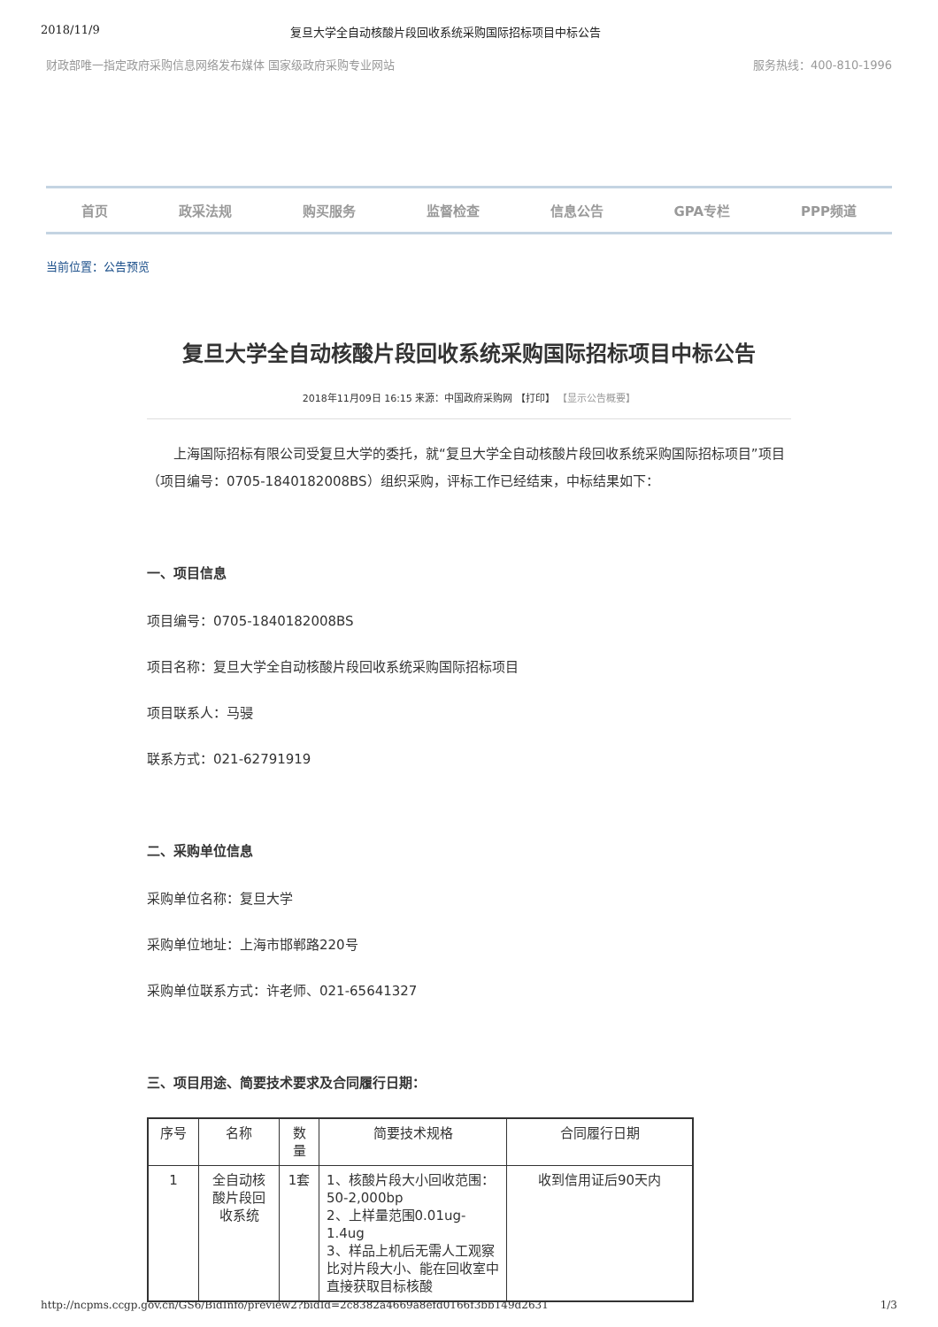2018/11/9 复旦大学全自动核酸片段回收系统采购国际招标项目中标公告
财政部唯一指定政府采购信息网络发布媒体 国家级政府采购专业网站 服务热线：400-810-1996
首页 政采法规 购买服务 监督检查 信息公告 GPA专栏 PPP频道
当前位置：公告预览
复旦大学全自动核酸片段回收系统采购国际招标项目中标公告
2018年11月09日 16:15 来源：中国政府采购网 【打印】 【显示公告概要】
上海国际招标有限公司受复旦大学的委托，就“复旦大学全自动核酸片段回收系统采购国际招标项目”项目（项目编号：0705-1840182008BS）组织采购，评标工作已经结束，中标结果如下：
一、项目信息
项目编号：0705-1840182008BS
项目名称：复旦大学全自动核酸片段回收系统采购国际招标项目
项目联系人：马骎
联系方式：021-62791919
二、采购单位信息
采购单位名称：复旦大学
采购单位地址：上海市邯郸路220号
采购单位联系方式：许老师、021-65641327
三、项目用途、简要技术要求及合同履行日期：
| 序号 | 名称 | 数量 | 简要技术规格 | 合同履行日期 |
| --- | --- | --- | --- | --- |
| 1 | 全自动核酸片段回收系统 | 1套 | 1、核酸片段大小回收范围：50-2,000bp 2、上样量范围0.01ug-1.4ug 3、样品上机后无需人工观察比对片段大小、能在回收室中直接获取目标核酸 | 收到信用证后90天内 |
http://ncpms.ccgp.gov.cn/GS6/BidInfo/preview2?bidId=2c8382a4669a8efd0166f3bb149d2631 1/3